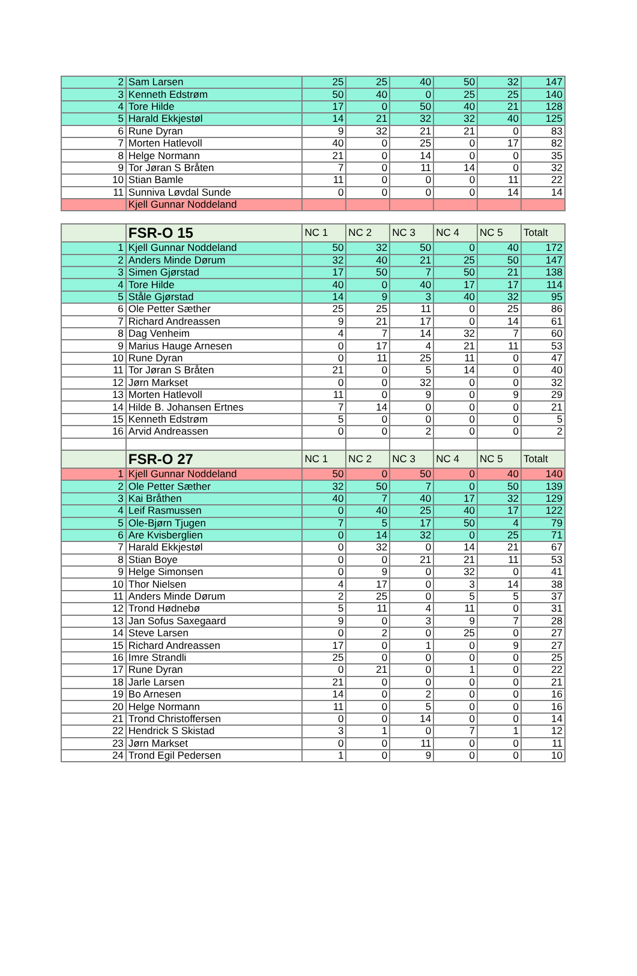| 2 | Sam Larsen | 25 | 25 | 40 | 50 | 32 | 147 |
| 3 | Kenneth Edstrøm | 50 | 40 | 0 | 25 | 25 | 140 |
| 4 | Tore Hilde | 17 | 0 | 50 | 40 | 21 | 128 |
| 5 | Harald Ekkjestøl | 14 | 21 | 32 | 32 | 40 | 125 |
| 6 | Rune Dyran | 9 | 32 | 21 | 21 | 0 | 83 |
| 7 | Morten Hatlevoll | 40 | 0 | 25 | 0 | 17 | 82 |
| 8 | Helge Normann | 21 | 0 | 14 | 0 | 0 | 35 |
| 9 | Tor Jøran S Bråten | 7 | 0 | 11 | 14 | 0 | 32 |
| 10 | Stian Bamle | 11 | 0 | 0 | 0 | 11 | 22 |
| 11 | Sunniva Løvdal Sunde | 0 | 0 | 0 | 0 | 14 | 14 |
| | Kjell Gunnar Noddeland | | | | | | |
| | FSR-O 15 | NC 1 | NC 2 | NC 3 | NC 4 | NC 5 | Totalt |
| 1 | Kjell Gunnar Noddeland | 50 | 32 | 50 | 0 | 40 | 172 |
| 2 | Anders Minde Dørum | 32 | 40 | 21 | 25 | 50 | 147 |
| 3 | Simen Gjørstad | 17 | 50 | 7 | 50 | 21 | 138 |
| 4 | Tore Hilde | 40 | 0 | 40 | 17 | 17 | 114 |
| 5 | Ståle Gjørstad | 14 | 9 | 3 | 40 | 32 | 95 |
| 6 | Ole Petter Sæther | 25 | 25 | 11 | 0 | 25 | 86 |
| 7 | Richard Andreassen | 9 | 21 | 17 | 0 | 14 | 61 |
| 8 | Dag Venheim | 4 | 7 | 14 | 32 | 7 | 60 |
| 9 | Marius Hauge Arnesen | 0 | 17 | 4 | 21 | 11 | 53 |
| 10 | Rune Dyran | 0 | 11 | 25 | 11 | 0 | 47 |
| 11 | Tor Jøran S Bråten | 21 | 0 | 5 | 14 | 0 | 40 |
| 12 | Jørn Markset | 0 | 0 | 32 | 0 | 0 | 32 |
| 13 | Morten Hatlevoll | 11 | 0 | 9 | 0 | 9 | 29 |
| 14 | Hilde B. Johansen Ertnes | 7 | 14 | 0 | 0 | 0 | 21 |
| 15 | Kenneth Edstrøm | 5 | 0 | 0 | 0 | 0 | 5 |
| 16 | Arvid Andreassen | 0 | 0 | 2 | 0 | 0 | 2 |
| | FSR-O 27 | NC 1 | NC 2 | NC 3 | NC 4 | NC 5 | Totalt |
| 1 | Kjell Gunnar Noddeland | 50 | 0 | 50 | 0 | 40 | 140 |
| 2 | Ole Petter Sæther | 32 | 50 | 7 | 0 | 50 | 139 |
| 3 | Kai Bråthen | 40 | 7 | 40 | 17 | 32 | 129 |
| 4 | Leif Rasmussen | 0 | 40 | 25 | 40 | 17 | 122 |
| 5 | Ole-Bjørn Tjugen | 7 | 5 | 17 | 50 | 4 | 79 |
| 6 | Are Kvisberglien | 0 | 14 | 32 | 0 | 25 | 71 |
| 7 | Harald Ekkjestøl | 0 | 32 | 0 | 14 | 21 | 67 |
| 8 | Stian Boye | 0 | 0 | 21 | 21 | 11 | 53 |
| 9 | Helge Simonsen | 0 | 9 | 0 | 32 | 0 | 41 |
| 10 | Thor Nielsen | 4 | 17 | 0 | 3 | 14 | 38 |
| 11 | Anders Minde Dørum | 2 | 25 | 0 | 5 | 5 | 37 |
| 12 | Trond Hødnebø | 5 | 11 | 4 | 11 | 0 | 31 |
| 13 | Jan Sofus Saxegaard | 9 | 0 | 3 | 9 | 7 | 28 |
| 14 | Steve Larsen | 0 | 2 | 0 | 25 | 0 | 27 |
| 15 | Richard Andreassen | 17 | 0 | 1 | 0 | 9 | 27 |
| 16 | Imre Strandli | 25 | 0 | 0 | 0 | 0 | 25 |
| 17 | Rune Dyran | 0 | 21 | 0 | 1 | 0 | 22 |
| 18 | Jarle Larsen | 21 | 0 | 0 | 0 | 0 | 21 |
| 19 | Bo Arnesen | 14 | 0 | 2 | 0 | 0 | 16 |
| 20 | Helge Normann | 11 | 0 | 5 | 0 | 0 | 16 |
| 21 | Trond Christoffersen | 0 | 0 | 14 | 0 | 0 | 14 |
| 22 | Hendrick S Skistad | 3 | 1 | 0 | 7 | 1 | 12 |
| 23 | Jørn Markset | 0 | 0 | 11 | 0 | 0 | 11 |
| 24 | Trond Egil Pedersen | 1 | 0 | 9 | 0 | 0 | 10 |